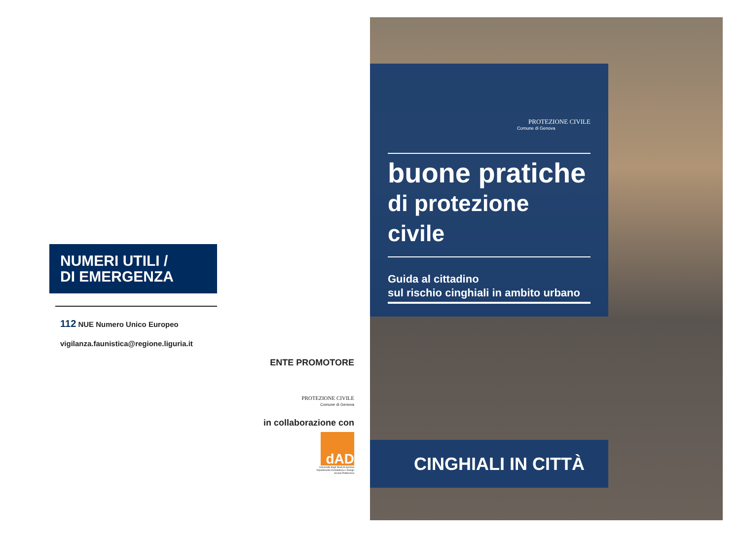NUMERI UTILI /
DI EMERGENZA
112 NUE Numero Unico Europeo
vigilanza.faunistica@regione.liguria.it
ENTE PROMOTORE
PROTEZIONE CIVILE
Comune di Genova
in collaborazione con
dAD
Università degli Studi di Genova
Dipartimento Architettura e Design
Scuola Politecnica
PROTEZIONE CIVILE
Comune di Genova
buone pratiche
di protezione civile
Guida al cittadino
sul rischio cinghiali in ambito urbano
CINGHIALI IN CITTÀ